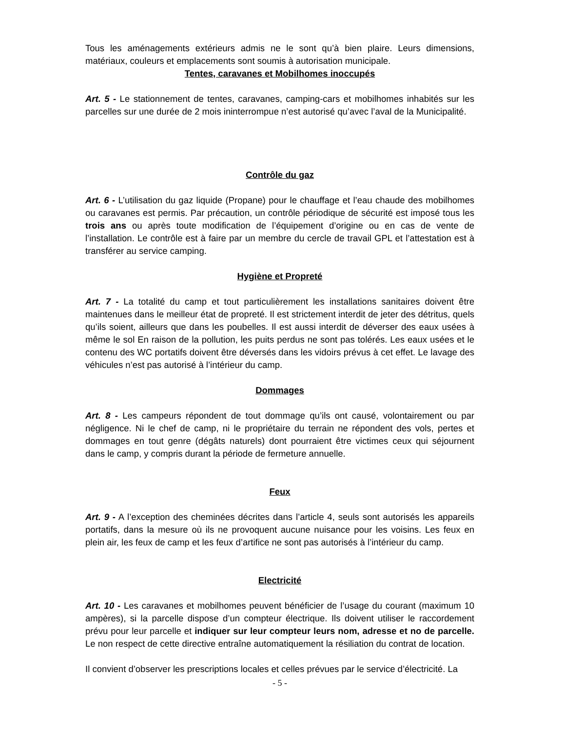Tous les aménagements extérieurs admis ne le sont qu’à bien plaire. Leurs dimensions, matériaux, couleurs et emplacements sont soumis à autorisation municipale.
Tentes, caravanes et Mobilhomes inoccupés
Art. 5 - Le stationnement de tentes, caravanes, camping-cars et mobilhomes inhabités sur les parcelles sur une durée de 2 mois ininterrompue n’est autorisé qu’avec l’aval de la Municipalité.
Contrôle du gaz
Art. 6 - L’utilisation du gaz liquide (Propane) pour le chauffage et l’eau chaude des mobilhomes ou caravanes est permis. Par précaution, un contrôle périodique de sécurité est imposé tous les trois ans ou après toute modification de l’équipement d’origine ou en cas de vente de l’installation. Le contrôle est à faire par un membre du cercle de travail GPL et l’attestation est à transférer au service camping.
Hygiène et Propreté
Art. 7 - La totalité du camp et tout particulièrement les installations sanitaires doivent être maintenues dans le meilleur état de propreté. Il est strictement interdit de jeter des détritus, quels qu’ils soient, ailleurs que dans les poubelles. Il est aussi interdit de déverser des eaux usées à même le sol En raison de la pollution, les puits perdus ne sont pas tolérés. Les eaux usées et le contenu des WC portatifs doivent être déversés dans les vidoirs prévus à cet effet. Le lavage des véhicules n’est pas autorisé à l’intérieur du camp.
Dommages
Art. 8 - Les campeurs répondent de tout dommage qu’ils ont causé, volontairement ou par négligence. Ni le chef de camp, ni le propriétaire du terrain ne répondent des vols, pertes et dommages en tout genre (dégâts naturels) dont pourraient être victimes ceux qui séjournent dans le camp, y compris durant la période de fermeture annuelle.
Feux
Art. 9 - A l’exception des cheminées décrites dans l’article 4, seuls sont autorisés les appareils portatifs, dans la mesure où ils ne provoquent aucune nuisance pour les voisins. Les feux en plein air, les feux de camp et les feux d’artifice ne sont pas autorisés à l’intérieur du camp.
Electricité
Art. 10 - Les caravanes et mobilhomes peuvent bénéficier de l’usage du courant (maximum 10 ampères), si la parcelle dispose d’un compteur électrique. Ils doivent utiliser le raccordement prévu pour leur parcelle et indiquer sur leur compteur leurs nom, adresse et no de parcelle. Le non respect de cette directive entraîne automatiquement la résiliation du contrat de location.
Il convient d’observer les prescriptions locales et celles prévues par le service d’électricité. La
- 5 -